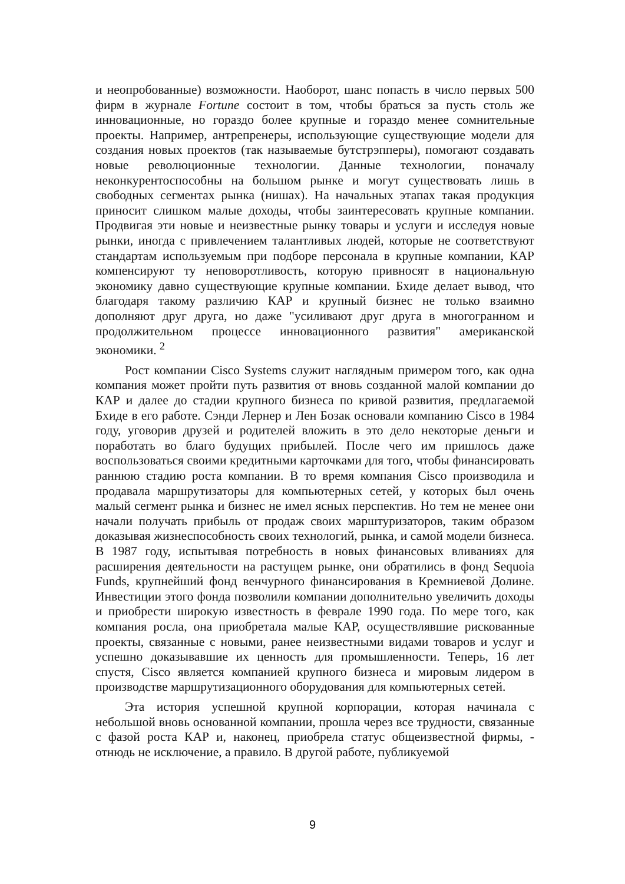и неопробованные) возможности. Наоборот, шанс попасть в число первых 500 фирм в журнале Fortune состоит в том, чтобы браться за пусть столь же инновационные, но гораздо более крупные и гораздо менее сомнительные проекты. Например, антрепренеры, использующие существующие модели для создания новых проектов (так называемые бутстрэпперы), помогают создавать новые революционные технологии. Данные технологии, поначалу неконкурентоспособны на большом рынке и могут существовать лишь в свободных сегментах рынка (нишах). На начальных этапах такая продукция приносит слишком малые доходы, чтобы заинтересовать крупные компании. Продвигая эти новые и неизвестные рынку товары и услуги и исследуя новые рынки, иногда с привлечением талантливых людей, которые не соответствуют стандартам используемым при подборе персонала в крупные компании, КАР компенсируют ту неповоротливость, которую привносят в национальную экономику давно существующие крупные компании. Бхиде делает вывод, что благодаря такому различию КАР и крупный бизнес не только взаимно дополняют друг друга, но даже "усиливают друг друга в многогранном и продолжительном процессе инновационного развития" американской экономики. <sup>2</sup>
Рост компании Cisco Systems служит наглядным примером того, как одна компания может пройти путь развития от вновь созданной малой компании до КАР и далее до стадии крупного бизнеса по кривой развития, предлагаемой Бхиде в его работе. Сэнди Лернер и Лен Бозак основали компанию Cisco в 1984 году, уговорив друзей и родителей вложить в это дело некоторые деньги и поработать во благо будущих прибылей. После чего им пришлось даже воспользоваться своими кредитными карточками для того, чтобы финансировать раннюю стадию роста компании. В то время компания Cisco производила и продавала маршрутизаторы для компьютерных сетей, у которых был очень малый сегмент рынка и бизнес не имел ясных перспектив. Но тем не менее они начали получать прибыль от продаж своих марштуризаторов, таким образом доказывая жизнеспособность своих технологий, рынка, и самой модели бизнеса. В 1987 году, испытывая потребность в новых финансовых вливаниях для расширения деятельности на растущем рынке, они обратились в фонд Sequoia Funds, крупнейший фонд венчурного финансирования в Кремниевой Долине. Инвестиции этого фонда позволили компании дополнительно увеличить доходы и приобрести широкую известность в феврале 1990 года. По мере того, как компания росла, она приобретала малые КАР, осуществлявшие рискованные проекты, связанные с новыми, ранее неизвестными видами товаров и услуг и успешно доказывавшие их ценность для промышленности. Теперь, 16 лет спустя, Cisco является компанией крупного бизнеса и мировым лидером в производстве маршрутизационного оборудования для компьютерных сетей.
Эта история успешной крупной корпорации, которая начинала с небольшой вновь основанной компании, прошла через все трудности, связанные с фазой роста КАР и, наконец, приобрела статус общеизвестной фирмы, - отнюдь не исключение, а правило. В другой работе, публикуемой
9